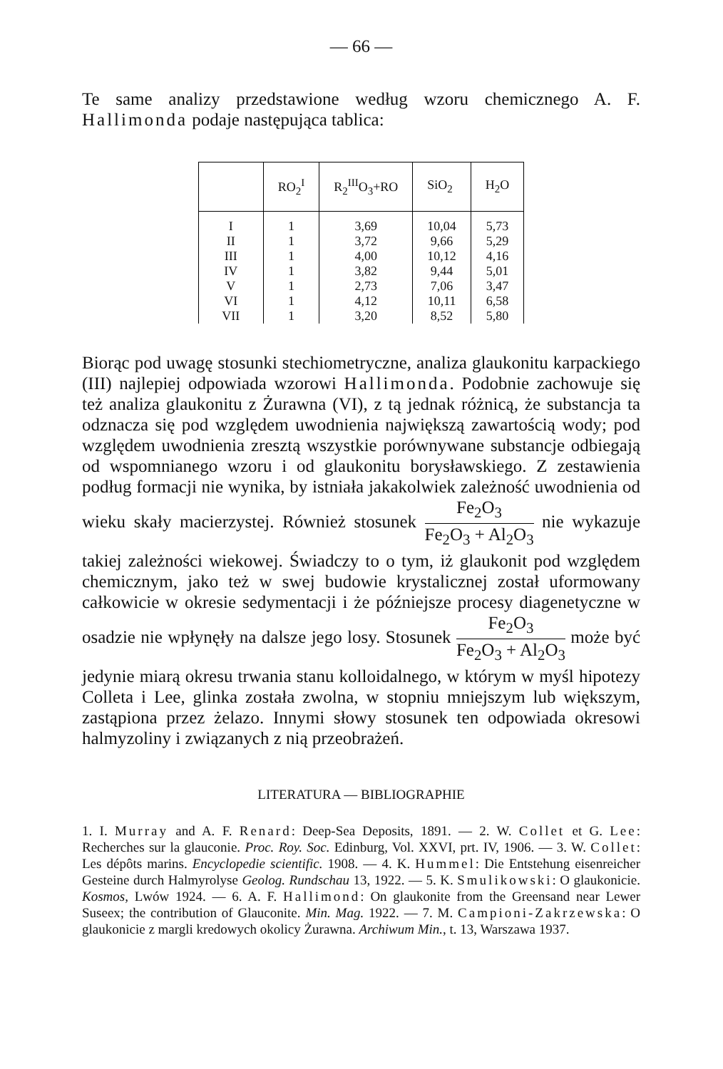— 66 —
Te same analizy przedstawione według wzoru chemicznego A. F. Hallimonda podaje następująca tablica:
| | RO<sub>2</sub><sup>I</sup> | R<sub>2</sub><sup>III</sup>O<sub>3</sub>+RO | SiO<sub>2</sub> | H<sub>2</sub>O |
| --- | --- | --- | --- | --- |
| I | 1 | 3,69 | 10,04 | 5,73 |
| II | 1 | 3,72 | 9,66 | 5,29 |
| III | 1 | 4,00 | 10,12 | 4,16 |
| IV | 1 | 3,82 | 9,44 | 5,01 |
| V | 1 | 2,73 | 7,06 | 3,47 |
| VI | 1 | 4,12 | 10,11 | 6,58 |
| VII | 1 | 3,20 | 8,52 | 5,80 |
Biorąc pod uwagę stosunki stechiometryczne, analiza glaukonitu karpackiego (III) najlepiej odpowiada wzorowi Hallimonda. Podobnie zachowuje się też analiza glaukonitu z Żurawna (VI), z tą jednak różnicą, że substancja ta odznacza się pod względem uwodnienia największą zawartością wody; pod względem uwodnienia zresztą wszystkie porównywane substancje odbiegają od wspomnianego wzoru i od glaukonitu borysławskiego. Z zestawienia podług formacji nie wynika, by istniała jakakolwiek zależność uwodnienia od wieku skały macierzystej. Również stosunek Fe<sub>2</sub>O<sub>3</sub> Fe<sub>2</sub>O<sub>3</sub> + Al<sub>2</sub>O<sub>3</sub> nie wykazuje takiej zależności wiekowej. Świadczy to o tym, iż glaukonit pod względem chemicznym, jako też w swej budowie krystalicznej został uformowany całkowicie w okresie sedymentacji i że późniejsze procesy diagenetyczne w osadzie nie wpłynęły na dalsze jego losy. Stosunek Fe<sub>2</sub>O<sub>3</sub> Fe<sub>2</sub>O<sub>3</sub> + Al<sub>2</sub>O<sub>3</sub> może być jedynie miarą okresu trwania stanu kolloidalnego, w którym w myśl hipotezy Colleta i Lee, glinka została zwolna, w stopniu mniejszym lub większym, zastąpiona przez żelazo. Innymi słowy stosunek ten odpowiada okresowi halmyzoliny i związanych z nią przeobrażeń.
LITERATURA — BIBLIOGRAPHIE
1. I. Murray and A. F. Renard: Deep-Sea Deposits, 1891. — 2. W. Collet et G. Lee: Recherches sur la glauconie. Proc. Roy. Soc. Edinburg, Vol. XXVI, prt. IV, 1906. — 3. W. Collet: Les dépôts marins. Encyclopedie scientific. 1908. — 4. K. Hummel: Die Entstehung eisenreicher Gesteine durch Halmyrolyse Geolog. Rundschau 13, 1922. — 5. K. Smulikowski: O glaukonicie. Kosmos, Lwów 1924. — 6. A. F. Hallimond: On glaukonite from the Greensand near Lewer Suseex; the contribution of Glauconite. Min. Mag. 1922. — 7. M. Campioni-Zakrzewska: O glaukonicie z margli kredowych okolicy Żurawna. Archiwum Min., t. 13, Warszawa 1937.